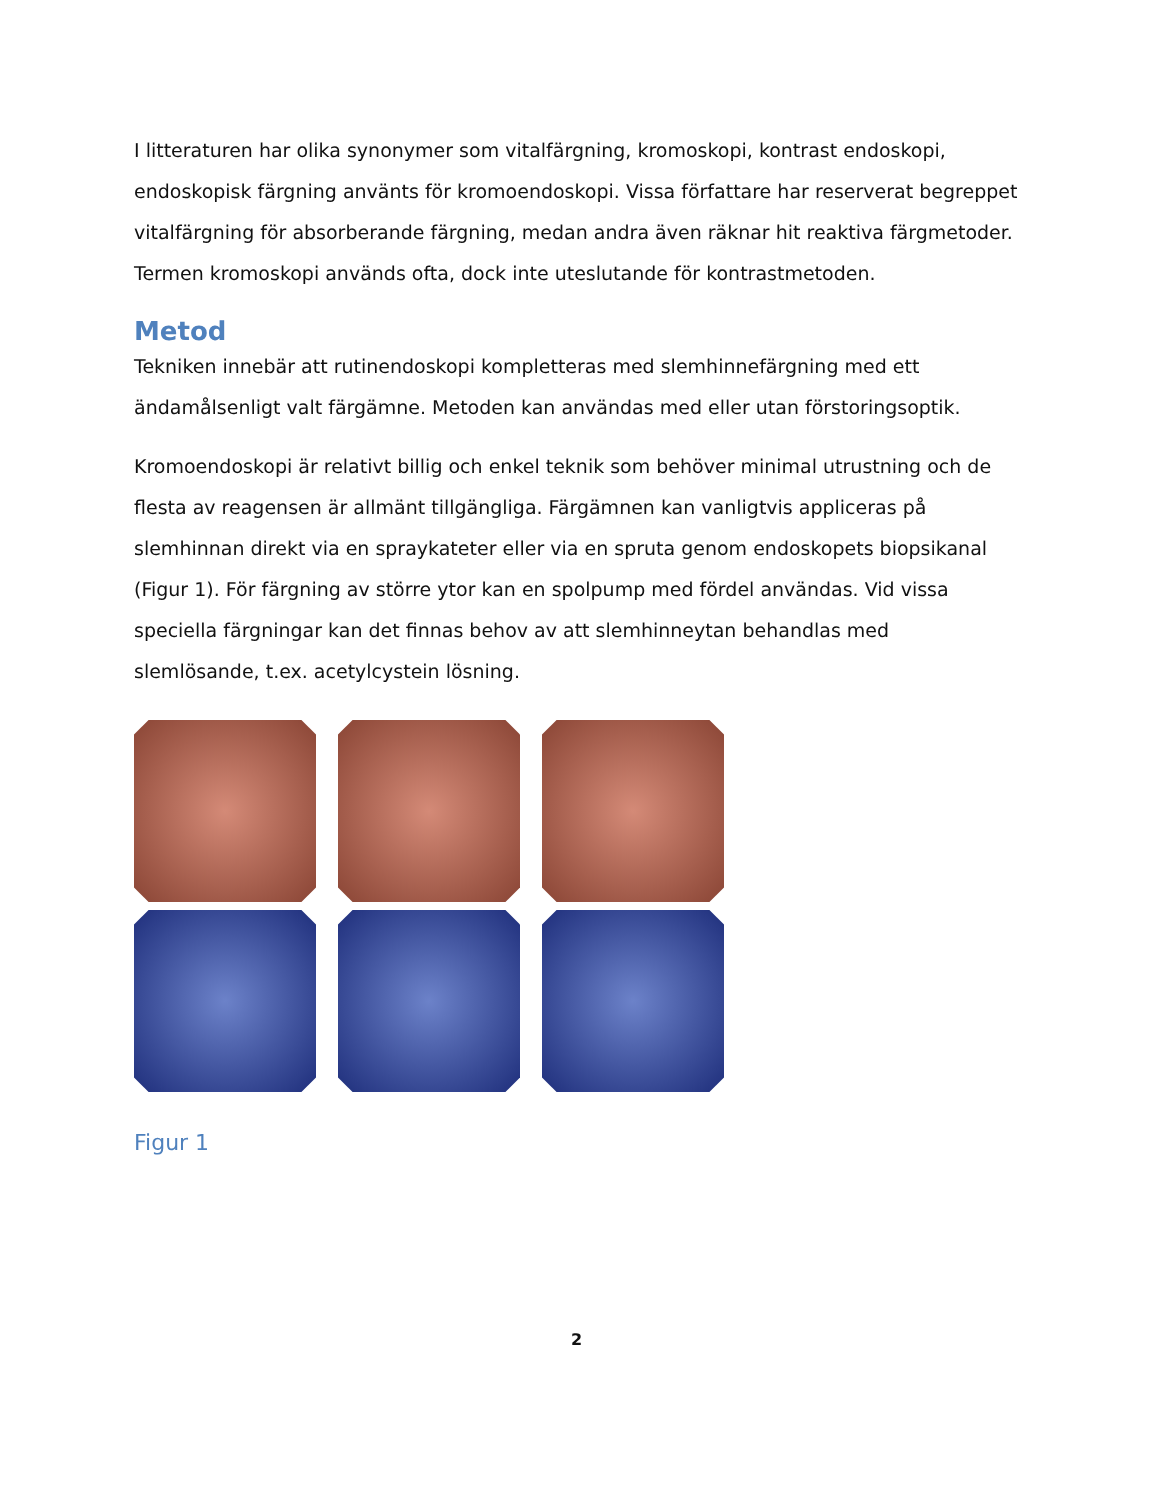I litteraturen har olika synonymer som vitalfärgning, kromoskopi, kontrast endoskopi, endoskopisk färgning använts för kromoendoskopi. Vissa författare har reserverat begreppet vitalfärgning för absorberande färgning, medan andra även räknar hit reaktiva färgmetoder. Termen kromoskopi används ofta, dock inte uteslutande för kontrastmetoden.
Metod
Tekniken innebär att rutinendoskopi kompletteras med slemhinnefärgning med ett ändamålsenligt valt färgämne. Metoden kan användas med eller utan förstoringsoptik.
Kromoendoskopi är relativt billig och enkel teknik som behöver minimal utrustning och de flesta av reagensen är allmänt tillgängliga. Färgämnen kan vanligtvis appliceras på slemhinnan direkt via en spraykateter eller via en spruta genom endoskopets biopsikanal (Figur 1). För färgning av större ytor kan en spolpump med fördel användas. Vid vissa speciella färgningar kan det finnas behov av att slemhinneytan behandlas med slemlösande, t.ex. acetylcystein lösning.
Figur 1
2